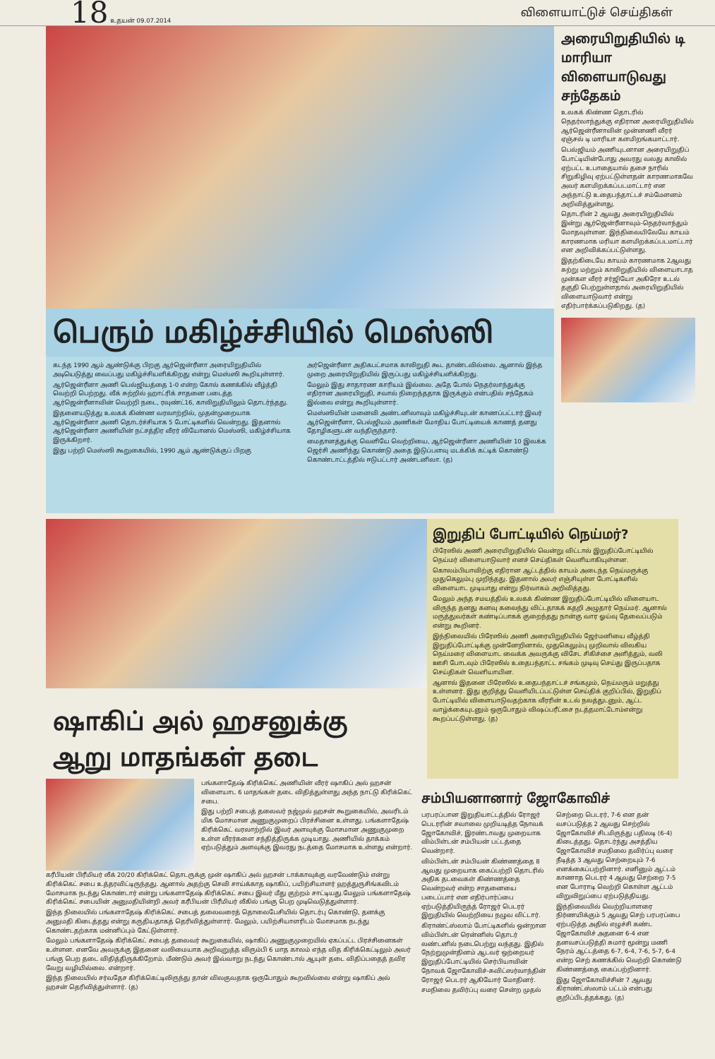18 உதயன் 09.07.2014
விளையாட்டுச் செய்திகள்
பெரும் மகிழ்ச்சியில் மெஸ்ஸி
கடந்த 1990 ஆம் ஆண்டுக்கு பிறகு ஆர்ஜென்ரீனா அரையிறுதியில் அடியெடுத்து வைப்பது மகிழ்ச்சியளிக்கிறது என்று மெஸ்ஸி கூறியுள்ளார்.
ஆர்ஜென்ரீனா அணி பெல்ஜியத்தை 1-0 என்ற கோல் கணக்கில் வீழ்த்தி வெற்றி பெற்றது. லீக் சுற்றில் ஹாட்ரிக் சாதனை படைத்த ஆர்ஜென்ரீனாவின் வெற்றி நடை, ரவுண்ட்16, காலிறுதியிலும் தொடர்ந்தது.
இதனையடுத்து உலகக் கிண்ண வரலாற்றில், முதன்முறையாக ஆர்ஜென்ரீனா அணி தொடர்ச்சியாக 5 போட்டிகளில் வென்றது. இதனால் ஆர்ஜென்ரீனா அணியின் நட்சத்திர வீரர் லியோனல் மெஸ்ஸி, மகிழ்ச்சியாக இருக்கிறார்.
இது பற்றி மெஸ்ஸி கூறுகையில், 1990 ஆம் ஆண்டுக்குப் பிறகு
அர்ஜென்ரீனா அதிகபட்சமாக காலிறுதி கூட தாண்டவில்லை. ஆனால் இந்த முறை அரையிறுதியில் இருப்பது மகிழ்ச்சியளிக்கிறது.
மேலும் இது சாதாரண காரியம் இல்லை. அதே போல் நெதர்லாந்துக்கு எதிரான அரையிறுதி, சவால் நிறைந்ததாக இருக்கும் என்பதில் சந்தேகம் இல்லை என்று கூறியுள்ளார்.
மெஸ்ஸியின் மனைவி அண்டனிலாவும் மகிழ்ச்சியுடன் காணப்பட்டார்.இவர் ஆர்ஜென்ரீனா, பெல்ஜியம் அணிகள் மோதிய போட்டியைக் காணத் தனது தோழிகளுடன் வந்திருந்தார்.
மைதானத்துக்கு வெளியே வெற்றியை, ஆர்ஜென்ரீனா அணியின் 10 இலக்க ஜெர்சி அணிந்து கொண்டு அதை இடுப்பளவு மடக்கிக் கட்டிக் கொண்டு கொண்டாட்டத்தில் ஈடுபட்டார் அண்டனிலா. (த)
அரையிறுதியில் டி மாரியா விளையாடுவது சந்தேகம்
உலகக் கிண்ண தொடரில் நெதர்லாந்துக்கு எதிரான அரையிறுதியில் ஆர்ஜென்ரீனாவின் முன்னணி வீரர் ஏஞ்சல் டி மாரியா களமிறங்கமாட்டார்.
பெல்ஜியம் அணியுடனான அரையிறுதிப் போட்டியின்போது அவரது வலது காலில் ஏற்பட்ட உபாதையால் தசை நாரில் சிறுகிழிவு ஏற்பட்டுள்ளதன் காரணமாகவே அவர் களமிறக்கப்படமாட்டார் என அந்நாட்டு உதைபந்தாட்டச் சம்மேளனம் அறிவித்துள்ளது.
தொடரின் 2 ஆவது அரையிறுதியில் இன்று ஆர்ஜென்ரீனாவும்-நெதர்லாந்தும் மோதவுள்ளன. இந்நிலையிலேயே காயம் காரணமாக மரியா களமிறக்கப்படமாட்டார் என அறிவிக்கப்பட்டுள்ளது.
இதற்கிடையே காயம் காரணமாக 2ஆவது சுற்று மற்றும் காலிறுதியில் விளையாடாத முன்கள வீரர் சர்ஜியோ அகிரோ உடல் தகுதி பெற்றுள்ளதால் அரையிறுதியில் விளையாடுவார் என்று எதிர்பார்க்கப்படுகிறது. (த)
இறுதிப் போட்டியில் நெய்மர்?
பிரேஸில் அணி அரையிறுதியில் வென்று விட்டால் இறுதிப்போட்டியில் நெய்மர் விளையாடுவார் எனச் செய்திகள் வெளியாகியுள்ளன.
கொலம்பியாவிற்கு எதிரான ஆட்டத்தில் காயம் அடைந்த நெய்மருக்கு முதுகெலும்பு முறிந்தது. இதனால் அவர் எஞ்சியுள்ள போட்டிகளில் விளையாட முடியாது என்று நிர்வாகம் அறிவித்தது.
மேலும் அந்த சமயத்தில் உலகக் கிண்ண இறுதிப்போட்டியில் விளையாட விருந்த தனது கனவு கலைந்து விட்டதாகக் கதறி அழுதார் நெய்மர். ஆனால் மருத்துவர்கள் கண்டிப்பாகக் குறைந்தது நான்கு வார ஓய்வு தேவைப்படும் என்று கூறினர்.
இந்நிலையில் பிரேஸில் அணி அரையிறுதியில் ஜேர்மனியை வீழ்த்தி இறுதிப்போட்டிக்கு முன்னேறினால், முதுகெலும்பு முறிவால் விலகிய நெய்மரை விளையாட வைக்க அவருக்கு விசேட சிகிச்சை அளித்தும், வலி ஊசி போடவும் பிரேஸில் உதைபந்தாட்ட சங்கம் முடிவு செய்து இருப்பதாக செய்திகள் வெளியாயின.
ஆனால் இதனை பிரேஸில் உதைபந்தாட்டச் சங்கமும், நெய்மரும் மறுத்து உள்ளனர். இது குறித்து வெளியிடப்பட்டுள்ள செய்திக் குறிப்பில், இறுதிப் போட்டியில் விளையாடுவதற்காக வீரரின் உடல் நலத்துடனும், ஆட்ட வாழ்க்கையுடனும் ஒருபோதும் விஷப்பரீட்சை நடத்தமாட்டோம்என்று கூறப்பட்டுள்ளது. (த)
ஷாகிப் அல் ஹசனுக்கு ஆறு மாதங்கள் தடை
பங்களாதேஷ் கிரிக்கெட் அணியின் வீரர் ஷாகிப் அல் ஹசன் விளையாட 6 மாதங்கள் தடை விதித்துள்ளது அந்த நாட்டு கிரிக்கெட் சபை.
இது பற்றி சபைத் தலைவர் நஜ்முல் ஹசன் கூறுகையில், அவரிடம் மிக மோசமான அணுகுமுறைப் பிரச்சினை உள்ளது. பங்களாதேஷ் கிரிக்கெட் வரலாற்றில் இவர் அளவுக்கு மோசமான அணுகுமுறை உள்ள வீரர்களை சந்தித்திருக்க முடியாது. அணியில் தாக்கம் ஏற்படுத்தும் அளவுக்கு இவரது நடத்தை மோசமாக உள்ளது என்றார்.
கரீபியன் பிரீமியர் லீக் 20/20 கிரிக்கெட் தொடருக்கு முன் ஷாகிப் அல் ஹசன் டாக்காவுக்கு வரவேண்டும் என்று கிரிக்கெட் சபை உத்தரவிட்டிருந்தது. ஆனால் அதற்கு செவி சாய்க்காத ஷாகிப், பயிற்சியாளர் ஹத்துருசிங்கவிடம் மோசமாக நடந்து கொண்டார் என்று பங்களாதேஷ் கிரிக்கெட் சபை இவர் மீது குற்றம் சாட்டியது.மேலும் பங்களாதேஷ் கிரிக்கெட் சபையின் அனுமதியின்றி அவர் கரீபியன் பிரீமியர் லீகில் பங்கு பெற முடிவெடுத்துள்ளார்.
இந்த நிலையில் பங்களாதேஷ் கிரிக்கெட் சபைத் தலைவரைத் தொலைபேசியில் தொடர்பு கொண்டு, தனக்கு அனுமதி கிடைத்தது என்று கருதியதாகத் தெரிவித்துள்ளார். மேலும், பயிற்சியாளரிடம் மோசமாக நடந்து கொண்டதற்காக மன்னிப்பும் கேட்டுள்ளார்.
மேலும் பங்களாதேஷ் கிரிக்கெட் சபைத் தலைவர் கூறுகையில், ஷாகிப் அணுகுமுறையில் ஏகப்பட்ட பிரச்சினைகள் உள்ளன. எனவே அவருக்கு இதனை வலிமையாக அறிவுறுத்த விரும்பி 6 மாத காலம் எந்த வித கிரிக்கெட்டிலும் அவர் பங்கு பெற தடை விதித்திருக்கிறோம். மீண்டும் அவர் இவ்வாறு நடந்து கொண்டால் ஆயுள் தடை விதிப்பதைத் தவிர வேறு வழியில்லை. என்றார்.
இந்த நிலையில் சர்வதேச கிரிக்கெட்டிலிருந்து தான் விலகுவதாக ஒருபோதும் கூறவில்லை என்று ஷாகிப் அல் ஹசன் தெரிவித்துள்ளார். (த)
சம்பியனானார் ஜோகோவிச்
பரபரப்பான இறுதியாட்டத்தில் ரோஜர் பெடரரின் சவாலை முறியடித்த நோவக் ஜோகோவிச், இரண்டாவது முறையாக விம்பிள்டன் சம்பியன் பட்டத்தை வென்றார்.
விம்பிள்டன் சம்பியன் கிண்ணத்தை 8 ஆவது முறையாக கைப்பற்றி தொடரில் அதிக தடவைகள் கிண்ணத்தை வென்றவர் என்ற சாதனையை படைப்பார் என எதிர்பார்ப்பை ஏற்படுத்தியிருந்த் ரோஜர் பெடரர் இறுதியில் வெற்றியை நழுவ விட்டார்.
கிராண்ட்ஸ்லாம் போட்டிகளில் ஒன்றான விம்பிள்டன் ரென்னிஸ் தொடர் லண்டனில் நடைபெற்று வந்தது. இதில் நேற்றுமுன்தினம் ஆடவர் ஒற்றையர் இறுதிப்போட்டியில் செர்பியாவின் நோவக் ஜோகோவிச்-சுவிட்ஸர்லாந்தின் ரோஜர் பெடரர் ஆகியோர் மோதினர்.
சமநிலை தவிர்ப்பு வரை சென்ற முதல்
செற்றை பெடரர், 7-6 என தன் வசப்படுத்த 2 ஆவது செற்றில் ஜோகோவிச் சிடமிருந்து பதிலடி (6-4) கிடைத்தது. தொடர்ந்து அசத்திய ஜோகோவிச் சமநிலை தவிர்ப்பு வரை நீடித்த 3 ஆவது செற்றையும் 7-6 எனக்கைப்பற்றினார். எனினும் ஆட்டம் காணாத பெடரர் 4 ஆவது செற்றை 7-5 என போராடி வெற்றி கொள்ள ஆட்டம் விறுவிறுப்பை ஏற்படுத்தியது.
இந்நிலையில் வெற்றியாளரை நிர்ணயிக்கும் 5 ஆவது செற் பரபரப்பை ஏற்படுத்த அதில் எழுச்சி கண்ட ஜோகோவிச் அதனை 6-4 என தனவசப்படுத்தி சுமார் மூன்று மணி நேரம் ஆட்டத்தை 6-7, 6-4, 7-6, 5-7, 6-4 என்ற செற் கணக்கில் வெற்றி கொண்டு கிண்ணத்தை கைப்பற்றினார்.
இது ஜோகோவிச்சின் 7 ஆவது கிராண்ட்ஸ்லாம் பட்டம் என்பது குறிப்பிடத்தக்கது. (த)